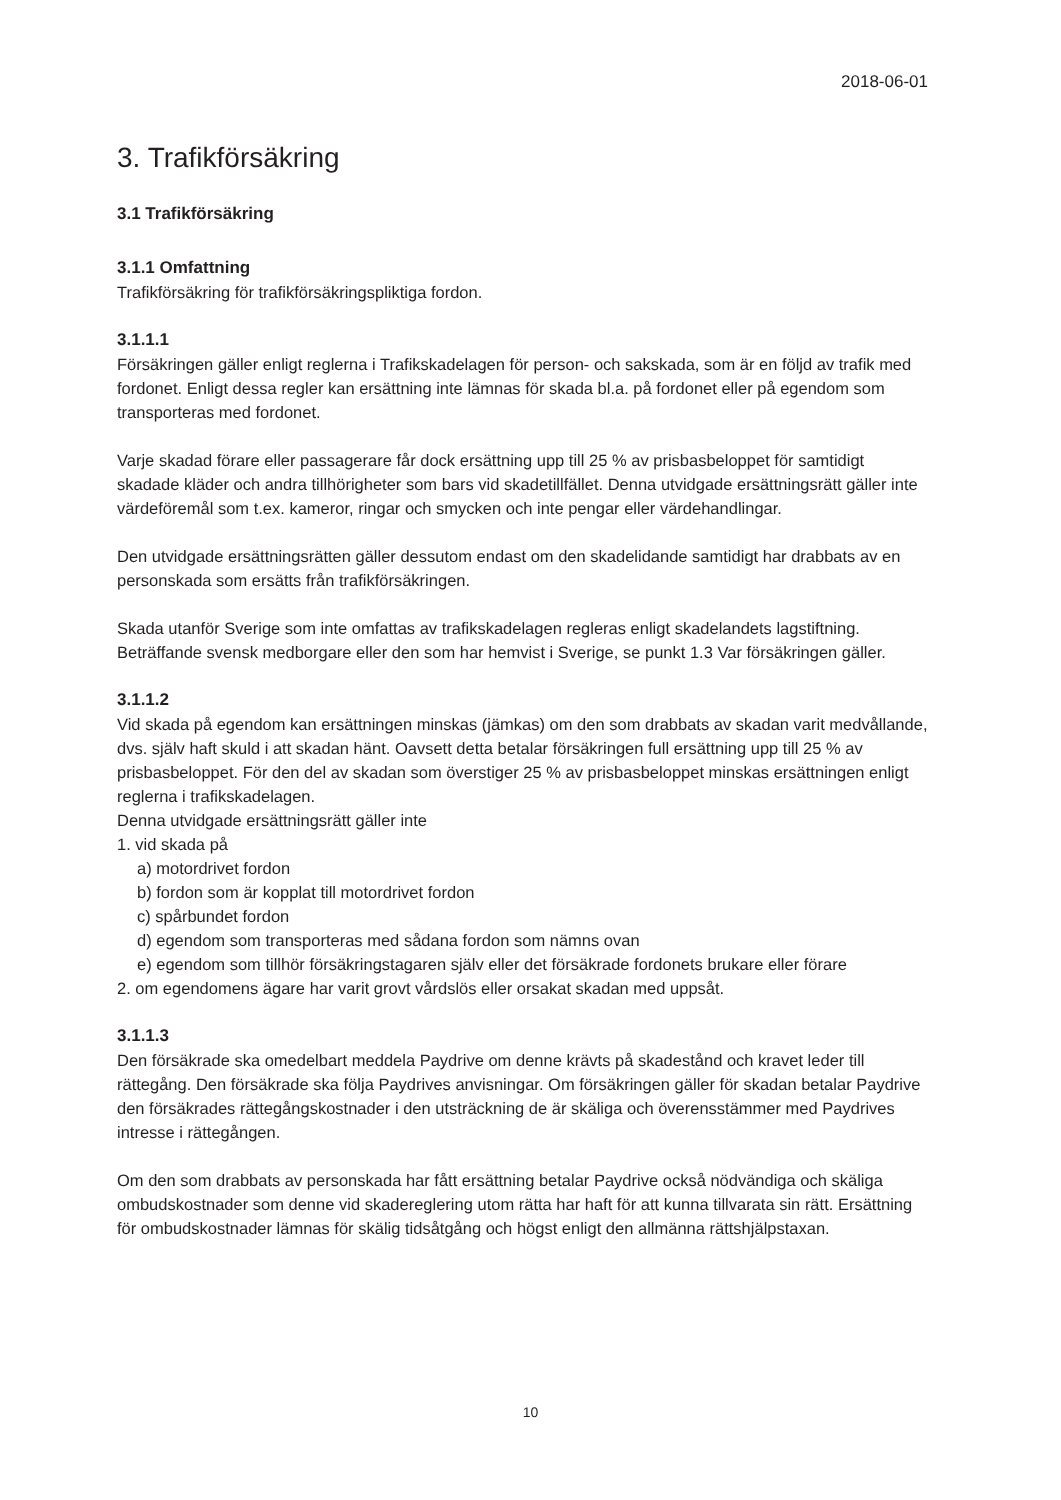2018-06-01
3. Trafikförsäkring
3.1 Trafikförsäkring
3.1.1 Omfattning
Trafikförsäkring för trafikförsäkringspliktiga fordon.
3.1.1.1
Försäkringen gäller enligt reglerna i Trafikskadelagen för person- och sakskada, som är en följd av trafik med fordonet. Enligt dessa regler kan ersättning inte lämnas för skada bl.a. på fordonet eller på egendom som transporteras med fordonet.
Varje skadad förare eller passagerare får dock ersättning upp till 25 % av prisbasbeloppet för samtidigt skadade kläder och andra tillhörigheter som bars vid skadetillfället. Denna utvidgade ersättningsrätt gäller inte värdeföremål som t.ex. kameror, ringar och smycken och inte pengar eller värdehandlingar.
Den utvidgade ersättningsrätten gäller dessutom endast om den skadelidande samtidigt har drabbats av en personskada som ersätts från trafikförsäkringen.
Skada utanför Sverige som inte omfattas av trafikskadelagen regleras enligt skadelandets lagstiftning. Beträffande svensk medborgare eller den som har hemvist i Sverige, se punkt 1.3 Var försäkringen gäller.
3.1.1.2
Vid skada på egendom kan ersättningen minskas (jämkas) om den som drabbats av skadan varit medvållande, dvs. själv haft skuld i att skadan hänt. Oavsett detta betalar försäkringen full ersättning upp till 25 % av prisbasbeloppet. För den del av skadan som överstiger 25 % av prisbasbeloppet minskas ersättningen enligt reglerna i trafikskadelagen.
Denna utvidgade ersättningsrätt gäller inte
1. vid skada på
a) motordrivet fordon
b) fordon som är kopplat till motordrivet fordon
c) spårbundet fordon
d) egendom som transporteras med sådana fordon som nämns ovan
e) egendom som tillhör försäkringstagaren själv eller det försäkrade fordonets brukare eller förare
2. om egendomens ägare har varit grovt vårdslös eller orsakat skadan med uppsåt.
3.1.1.3
Den försäkrade ska omedelbart meddela Paydrive om denne krävts på skadestånd och kravet leder till rättegång. Den försäkrade ska följa Paydrives anvisningar. Om försäkringen gäller för skadan betalar Paydrive den försäkrades rättegångskostnader i den utsträckning de är skäliga och överensstämmer med Paydrives intresse i rättegången.
Om den som drabbats av personskada har fått ersättning betalar Paydrive också nödvändiga och skäliga ombudskostnader som denne vid skadereglering utom rätta har haft för att kunna tillvarata sin rätt. Ersättning för ombudskostnader lämnas för skälig tidsåtgång och högst enligt den allmänna rättshjälpstaxan.
10